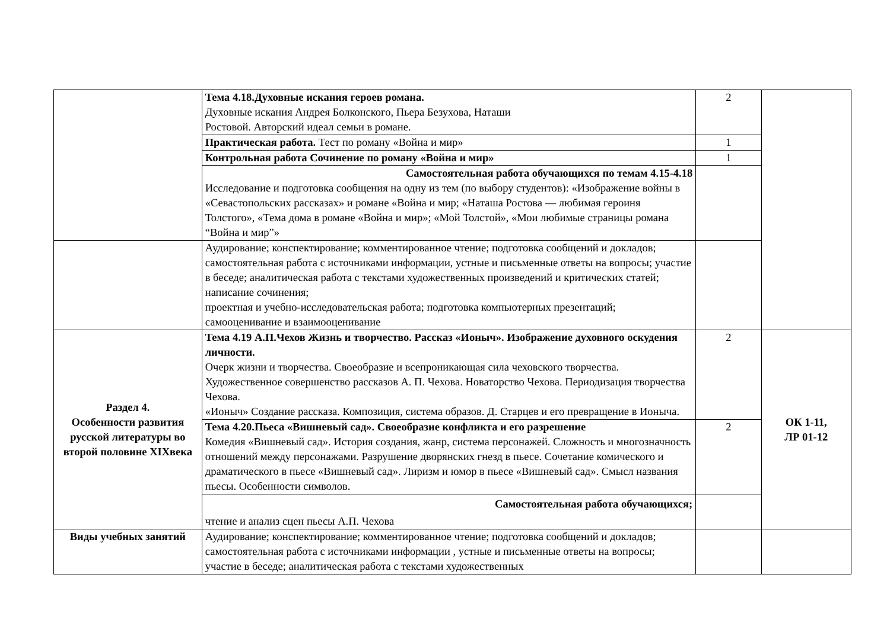| | Тема 4.18.Духовные искания героев романа. Духовные искания Андрея Болконского, Пьера Безухова, Наташи Ростовой. Авторский идеал семьи в романе. | 2 | |
| | Практическая работа. Тест по роману «Война и мир» | 1 | |
| | Контрольная работа Сочинение по роману «Война и мир» | 1 | |
| | Самостоятельная работа обучающихся по темам 4.15-4.18 Исследование и подготовка сообщения на одну из тем (по выбору студентов): «Изображение войны в «Севастопольских рассказах» и романе «Война и мир; «Наташа Ростова — любимая героиня Толстого», «Тема дома в романе «Война и мир»; «Мой Толстой», «Мои любимые страницы романа “Война и мир”» | | |
| | Аудирование; конспектирование; комментированное чтение; подготовка сообщений и докладов; самостоятельная работа с источниками информации, устные и письменные ответы на вопросы; участие в беседе; аналитическая работа с текстами художественных произведений и критических статей; написание сочинения; проектная и учебно-исследовательская работа; подготовка компьютерных презентаций; самооценивание и взаимооценивание | | |
| Раздел 4. Особенности развития русской литературы во второй половине XIXвека | Тема 4.19 А.П.Чехов Жизнь и творчество. Рассказ «Ионыч». Изображение духовного оскудения личности. Очерк жизни и творчества. Своеобразие и всепроникающая сила чеховского творчества. Художественное совершенство рассказов А. П. Чехова. Новаторство Чехова. Периодизация творчества Чехова. «Ионыч» Создание рассказа. Композиция, система образов. Д. Старцев и его превращение в Ионыча. | 2 | ОК 1-11, ЛР 01-12 |
| | Тема 4.20.Пьеса «Вишневый сад». Своеобразие конфликта и его разрешение Комедия «Вишневый сад». История создания, жанр, система персонажей. Сложность и многозначность отношений между персонажами. Разрушение дворянских гнезд в пьесе. Сочетание комического и драматического в пьесе «Вишневый сад». Лиризм и юмор в пьесе «Вишневый сад». Смысл названия пьесы. Особенности символов. | 2 | |
| | Самостоятельная работа обучающихся; чтение и анализ сцен пьесы А.П. Чехова | | |
| Виды учебных занятий | Аудирование; конспектирование; комментированное чтение; подготовка сообщений и докладов; самостоятельная работа с источниками информации , устные и письменные ответы на вопросы; участие в беседе; аналитическая работа с текстами художественных | | |